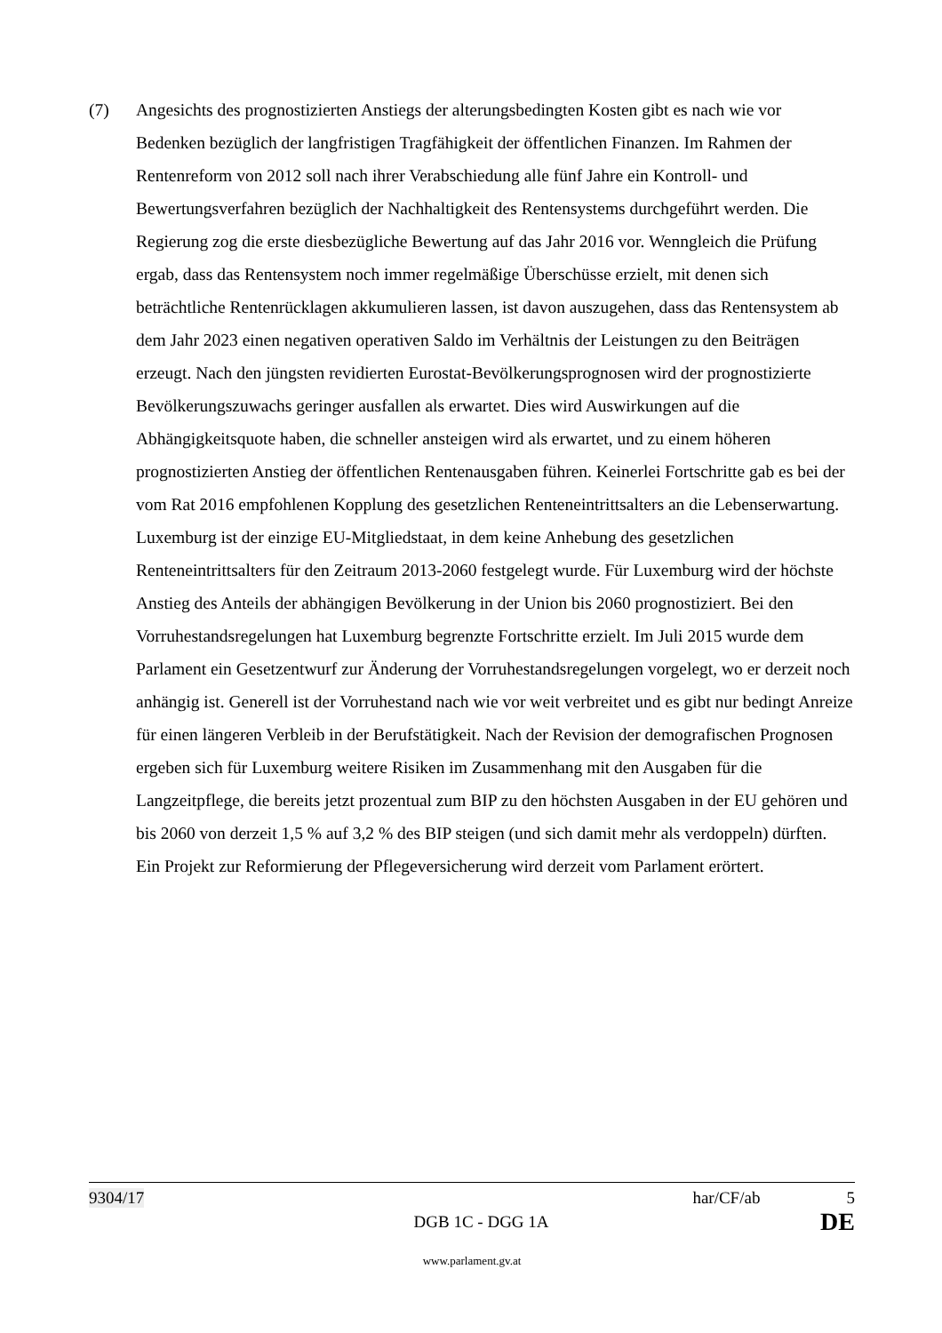(7) Angesichts des prognostizierten Anstiegs der alterungsbedingten Kosten gibt es nach wie vor Bedenken bezüglich der langfristigen Tragfähigkeit der öffentlichen Finanzen. Im Rahmen der Rentenreform von 2012 soll nach ihrer Verabschiedung alle fünf Jahre ein Kontroll- und Bewertungsverfahren bezüglich der Nachhaltigkeit des Rentensystems durchgeführt werden. Die Regierung zog die erste diesbezügliche Bewertung auf das Jahr 2016 vor. Wenngleich die Prüfung ergab, dass das Rentensystem noch immer regelmäßige Überschüsse erzielt, mit denen sich beträchtliche Rentenrücklagen akkumulieren lassen, ist davon auszugehen, dass das Rentensystem ab dem Jahr 2023 einen negativen operativen Saldo im Verhältnis der Leistungen zu den Beiträgen erzeugt. Nach den jüngsten revidierten Eurostat-Bevölkerungs­prognosen wird der prognostizierte Bevölkerungszuwachs geringer ausfallen als erwartet. Dies wird Auswirkungen auf die Abhängigkeitsquote haben, die schneller ansteigen wird als erwartet, und zu einem höheren prognostizierten Anstieg der öffentlichen Rentenausgaben führen. Keinerlei Fortschritte gab es bei der vom Rat 2016 empfohlenen Kopplung des gesetzlichen Renteneintrittsalters an die Lebenserwartung. Luxemburg ist der einzige EU-Mitgliedstaat, in dem keine Anhebung des gesetzlichen Renteneintrittsalters für den Zeitraum 2013-2060 festgelegt wurde. Für Luxemburg wird der höchste Anstieg des Anteils der abhängigen Bevölkerung in der Union bis 2060 prognostiziert. Bei den Vorruhestands­regelungen hat Luxemburg begrenzte Fortschritte erzielt. Im Juli 2015 wurde dem Parlament ein Gesetzentwurf zur Änderung der Vorruhestandsregelungen vorgelegt, wo er derzeit noch anhängig ist. Generell ist der Vorruhestand nach wie vor weit verbreitet und es gibt nur bedingt Anreize für einen längeren Verbleib in der Berufstätigkeit. Nach der Revision der demografischen Prognosen ergeben sich für Luxemburg weitere Risiken im Zusammenhang mit den Ausgaben für die Langzeitpflege, die bereits jetzt prozentual zum BIP zu den höchsten Ausgaben in der EU gehören und bis 2060 von derzeit 1,5 % auf 3,2 % des BIP steigen (und sich damit mehr als verdoppeln) dürften. Ein Projekt zur Reformierung der Pflegeversicherung wird derzeit vom Parlament erörtert.
9304/17 har/CF/ab 5
DGB 1C - DGG 1A DE
www.parlament.gv.at